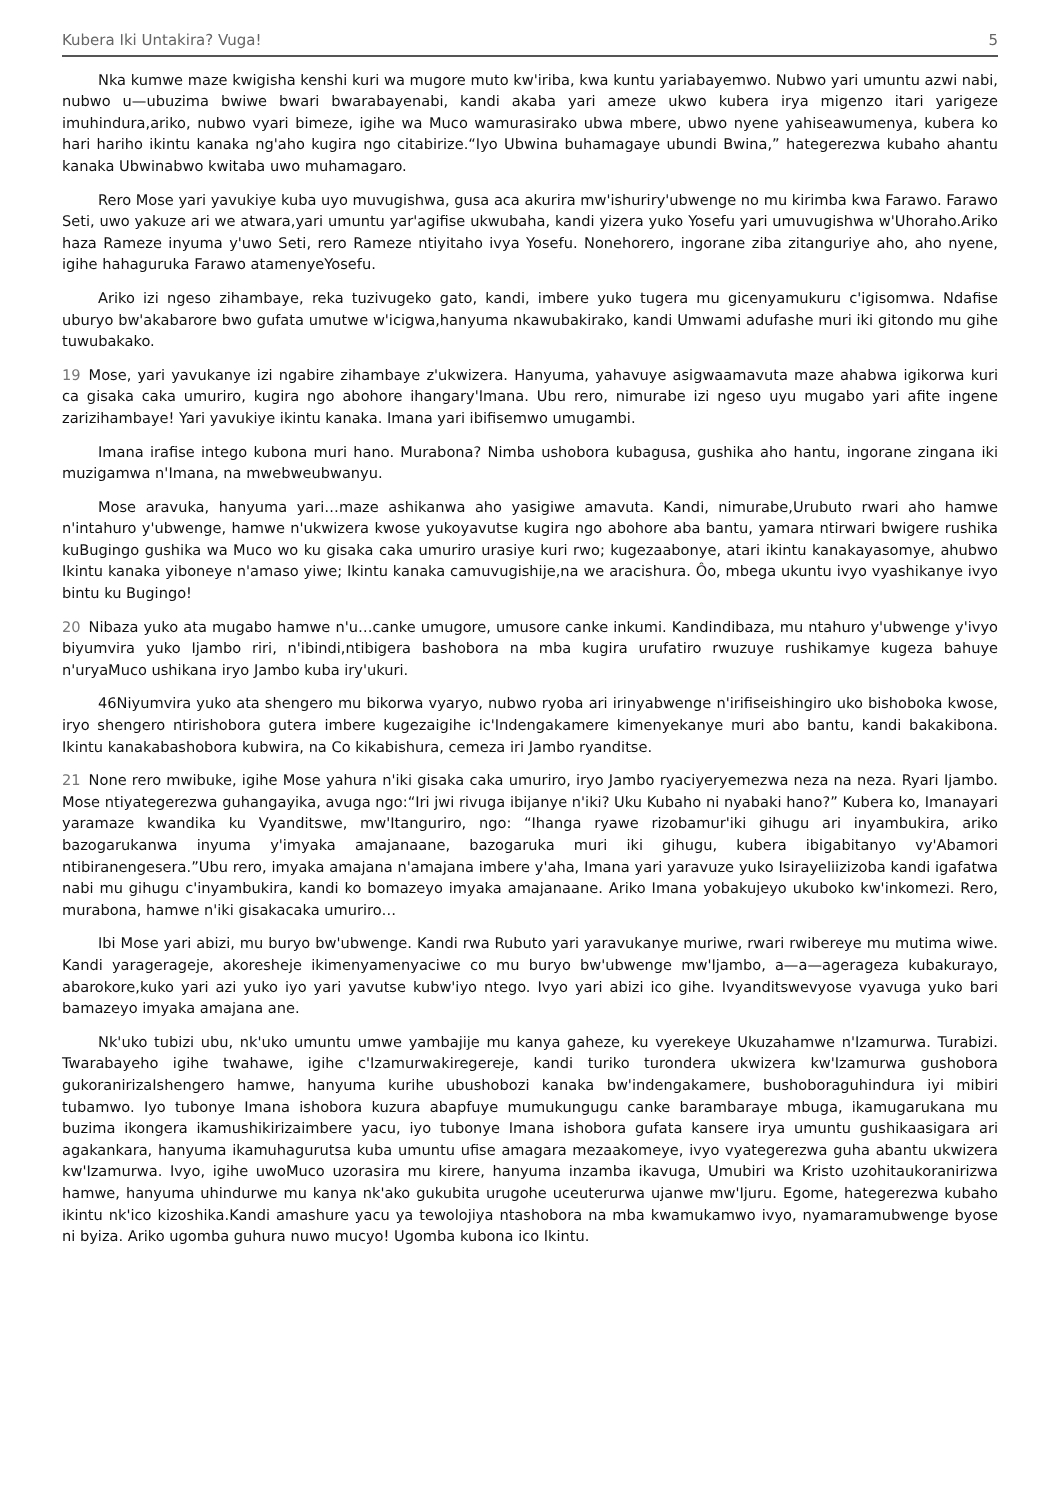Kubera Iki Untakira? Vuga! 5
Nka kumwe maze kwigisha kenshi kuri wa mugore muto kw'iriba, kwa kuntu yariabayemwo. Nubwo yari umuntu azwi nabi, nubwo u—ubuzima bwiwe bwari bwarabayenabi, kandi akaba yari ameze ukwo kubera irya migenzo itari yarigeze imuhindura,ariko, nubwo vyari bimeze, igihe wa Muco wamurasirako ubwa mbere, ubwo nyene yahiseawumenya, kubera ko hari hariho ikintu kanaka ng'aho kugira ngo citabirize.“Iyo Ubwina buhamagaye ubundi Bwina,” hategerezwa kubaho ahantu kanaka Ubwinabwo kwitaba uwo muhamagaro.
Rero Mose yari yavukiye kuba uyo muvugishwa, gusa aca akurira mw'ishuriry'ubwenge no mu kirimba kwa Farawo. Farawo Seti, uwo yakuze ari we atwara,yari umuntu yar'agifise ukwubaha, kandi yizera yuko Yosefu yari umuvugishwa w'Uhoraho.Ariko haza Rameze inyuma y'uwo Seti, rero Rameze ntiyitaho ivya Yosefu. Nonehorero, ingorane ziba zitanguriye aho, aho nyene, igihe hahaguruka Farawo atamenyeYosefu.
Ariko izi ngeso zihambaye, reka tuzivugeko gato, kandi, imbere yuko tugera mu gicenyamukuru c'igisomwa. Ndafise uburyo bw'akabarore bwo gufata umutwe w'icigwa,hanyuma nkawubakirako, kandi Umwami adufashe muri iki gitondo mu gihe tuwubakako.
19 Mose, yari yavukanye izi ngabire zihambaye z'ukwizera. Hanyuma, yahavuye asigwaamavuta maze ahabwa igikorwa kuri ca gisaka caka umuriro, kugira ngo abohore ihangary'Imana. Ubu rero, nimurabe izi ngeso uyu mugabo yari afite ingene zarizihambaye! Yari yavukiye ikintu kanaka. Imana yari ibifisemwo umugambi.
Imana irafise intego kubona muri hano. Murabona? Nimba ushobora kubagusa, gushika aho hantu, ingorane zingana iki muzigamwa n'Imana, na mwebweubwanyu.
Mose aravuka, hanyuma yari…maze ashikanwa aho yasigiwe amavuta. Kandi, nimurabe,Urubuto rwari aho hamwe n'intahuro y'ubwenge, hamwe n'ukwizera kwose yukoyavutse kugira ngo abohore aba bantu, yamara ntirwari bwigere rushika kuBugingo gushika wa Muco wo ku gisaka caka umuriro urasiye kuri rwo; kugezaabonye, atari ikintu kanakayasomye, ahubwo Ikintu kanaka yiboneye n'amaso yiwe; Ikintu kanaka camuvugishije,na we aracishura. Ôo, mbega ukuntu ivyo vyashikanye ivyo bintu ku Bugingo!
20 Nibaza yuko ata mugabo hamwe n'u…canke umugore, umusore canke inkumi. Kandindibaza, mu ntahuro y'ubwenge y'ivyo biyumvira yuko Ijambo riri, n'ibindi,ntibigera bashobora na mba kugira urufatiro rwuzuye rushikamye kugeza bahuye n'uryaMuco ushikana iryo Jambo kuba iry'ukuri.
46Niyumvira yuko ata shengero mu bikorwa vyaryo, nubwo ryoba ari irinyabwenge n'irifiseishingiro uko bishoboka kwose, iryo shengero ntirishobora gutera imbere kugezaigihe ic'Indengakamere kimenyekanye muri abo bantu, kandi bakakibona. Ikintu kanakabashobora kubwira, na Co kikabishura, cemeza iri Jambo ryanditse.
21 None rero mwibuke, igihe Mose yahura n'iki gisaka caka umuriro, iryo Jambo ryaciyeryemezwa neza na neza. Ryari Ijambo. Mose ntiyategerezwa guhangayika, avuga ngo:“Iri jwi rivuga ibijanye n'iki? Uku Kubaho ni nyabaki hano?” Kubera ko, Imanayari yaramaze kwandika ku Vyanditswe, mw'Itanguriro, ngo: “Ihanga ryawe rizobamur'iki gihugu ari inyambukira, ariko bazogarukanwa inyuma y'imyaka amajanaane, bazogaruka muri iki gihugu, kubera ibigabitanyo vy'Abamori ntibiranengesera.”Ubu rero, imyaka amajana n'amajana imbere y'aha, Imana yari yaravuze yuko Isirayeliizizoba kandi igafatwa nabi mu gihugu c'inyambukira, kandi ko bomazeyo imyaka amajanaane. Ariko Imana yobakujeyo ukuboko kw'inkomezi. Rero, murabona, hamwe n'iki gisakacaka umuriro…
Ibi Mose yari abizi, mu buryo bw'ubwenge. Kandi rwa Rubuto yari yaravukanye muriwe, rwari rwibereye mu mutima wiwe. Kandi yarageragejе, akoresheje ikimenyamenyaciwe co mu buryo bw'ubwenge mw'Ijambo, a—a—agerageza kubakurayo, abarokore,kuko yari azi yuko iyo yari yavutse kubw'iyo ntego. Ivyo yari abizi ico gihe. Ivyanditswevyose vyavuga yuko bari bamazeyo imyaka amajana ane.
Nk'uko tubizi ubu, nk'uko umuntu umwe yambajije mu kanya gaheze, ku vyerekeye Ukuzahamwe n'Izamurwa. Turabizi. Twarabayeho igihe twahawe, igihe c'Izamurwakiregereje, kandi turiko turondera ukwizera kw'Izamurwa gushobora gukoranirizaIshengero hamwe, hanyuma kurihe ubushobozi kanaka bw'indengakamere, bushoboraguhindura iyi mibiri tubamwo. Iyo tubonye Imana ishobora kuzura abapfuye mumukungugu canke barambaraye mbuga, ikamugarukana mu buzima ikongera ikamushikirizaimbere yacu, iyo tubonye Imana ishobora gufata kansere irya umuntu gushikaasigara ari agakankara, hanyuma ikamuhagurutsa kuba umuntu ufise amagara mezaakomeye, ivyo vyategerezwa guha abantu ukwizera kw'Izamurwa. Ivyo, igihe uwoMuco uzorasira mu kirere, hanyuma inzamba ikavuga, Umubiri wa Kristo uzohitaukoranirizwa hamwe, hanyuma uhindurwe mu kanya nk'ako gukubita urugohe uceuterurwa ujanwe mw'Ijuru. Egome, hategerezwa kubaho ikintu nk'ico kizoshika.Kandi amashure yacu ya tewolojiya ntashobora na mba kwamukamwo ivyo, nyamaramubwenge byose ni byiza. Ariko ugomba guhura nuwo mucyo! Ugomba kubona ico Ikintu.